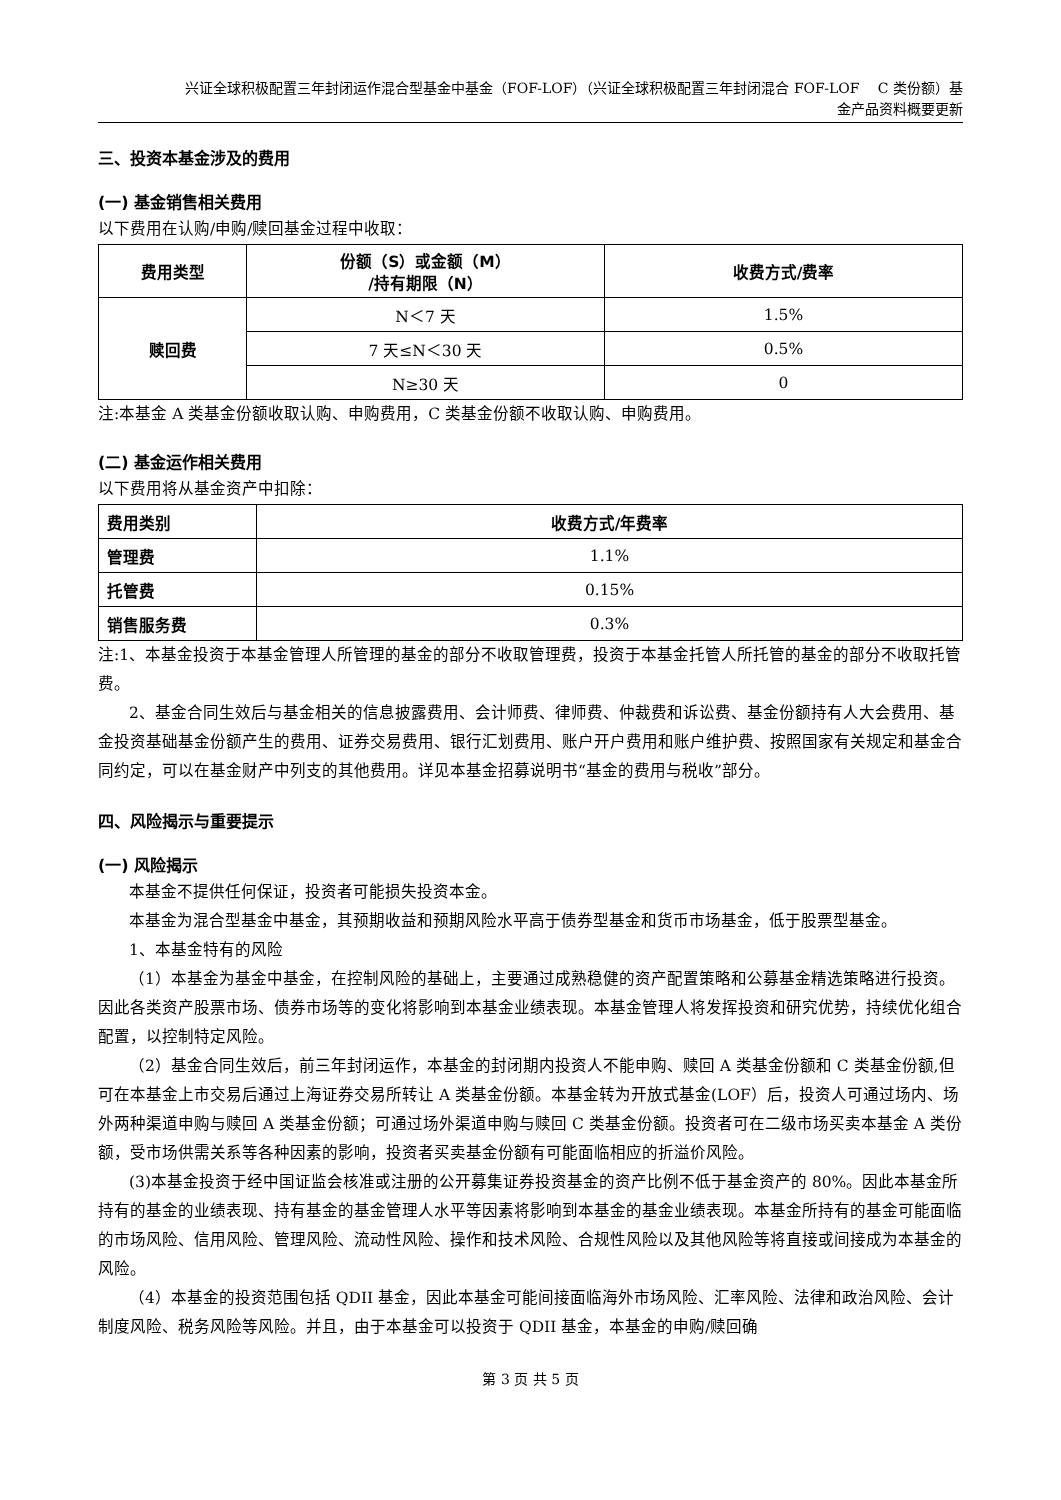兴证全球积极配置三年封闭运作混合型基金中基金（FOF-LOF）（兴证全球积极配置三年封闭混合 FOF-LOF　 C 类份额）基
金产品资料概要更新
三、投资本基金涉及的费用
(一) 基金销售相关费用
以下费用在认购/申购/赎回基金过程中收取：
| 费用类型 | 份额（S）或金额（M） /持有期限（N） | 收费方式/费率 |
| --- | --- | --- |
| 赎回费 | N＜7 天 | 1.5% |
| | 7 天≤N＜30 天 | 0.5% |
| | N≥30 天 | 0 |
注:本基金 A 类基金份额收取认购、申购费用，C 类基金份额不收取认购、申购费用。
(二) 基金运作相关费用
以下费用将从基金资产中扣除：
| 费用类别 | 收费方式/年费率 |
| --- | --- |
| 管理费 | 1.1% |
| 托管费 | 0.15% |
| 销售服务费 | 0.3% |
注:1、本基金投资于本基金管理人所管理的基金的部分不收取管理费，投资于本基金托管人所托管的基金的部分不收取托管费。
2、基金合同生效后与基金相关的信息披露费用、会计师费、律师费、仲裁费和诉讼费、基金份额持有人大会费用、基金投资基础基金份额产生的费用、证券交易费用、银行汇划费用、账户开户费用和账户维护费、按照国家有关规定和基金合同约定，可以在基金财产中列支的其他费用。详见本基金招募说明书“基金的费用与税收”部分。
四、风险揭示与重要提示
(一) 风险揭示
本基金不提供任何保证，投资者可能损失投资本金。
本基金为混合型基金中基金，其预期收益和预期风险水平高于债券型基金和货币市场基金，低于股票型基金。
1、本基金特有的风险
（1）本基金为基金中基金，在控制风险的基础上，主要通过成熟稳健的资产配置策略和公募基金精选策略进行投资。因此各类资产股票市场、债券市场等的变化将影响到本基金业绩表现。本基金管理人将发挥投资和研究优势，持续优化组合配置，以控制特定风险。
（2）基金合同生效后，前三年封闭运作，本基金的封闭期内投资人不能申购、赎回 A 类基金份额和 C 类基金份额,但可在本基金上市交易后通过上海证券交易所转让 A 类基金份额。本基金转为开放式基金(LOF）后，投资人可通过场内、场外两种渠道申购与赎回 A 类基金份额；可通过场外渠道申购与赎回 C 类基金份额。投资者可在二级市场买卖本基金 A 类份额，受市场供需关系等各种因素的影响，投资者买卖基金份额有可能面临相应的折溢价风险。
(3)本基金投资于经中国证监会核准或注册的公开募集证券投资基金的资产比例不低于基金资产的 80%。因此本基金所持有的基金的业绩表现、持有基金的基金管理人水平等因素将影响到本基金的基金业绩表现。本基金所持有的基金可能面临的市场风险、信用风险、管理风险、流动性风险、操作和技术风险、合规性风险以及其他风险等将直接或间接成为本基金的风险。
（4）本基金的投资范围包括 QDII 基金，因此本基金可能间接面临海外市场风险、汇率风险、法律和政治风险、会计制度风险、税务风险等风险。并且，由于本基金可以投资于 QDII 基金，本基金的申购/赎回确
第 3 页 共 5 页